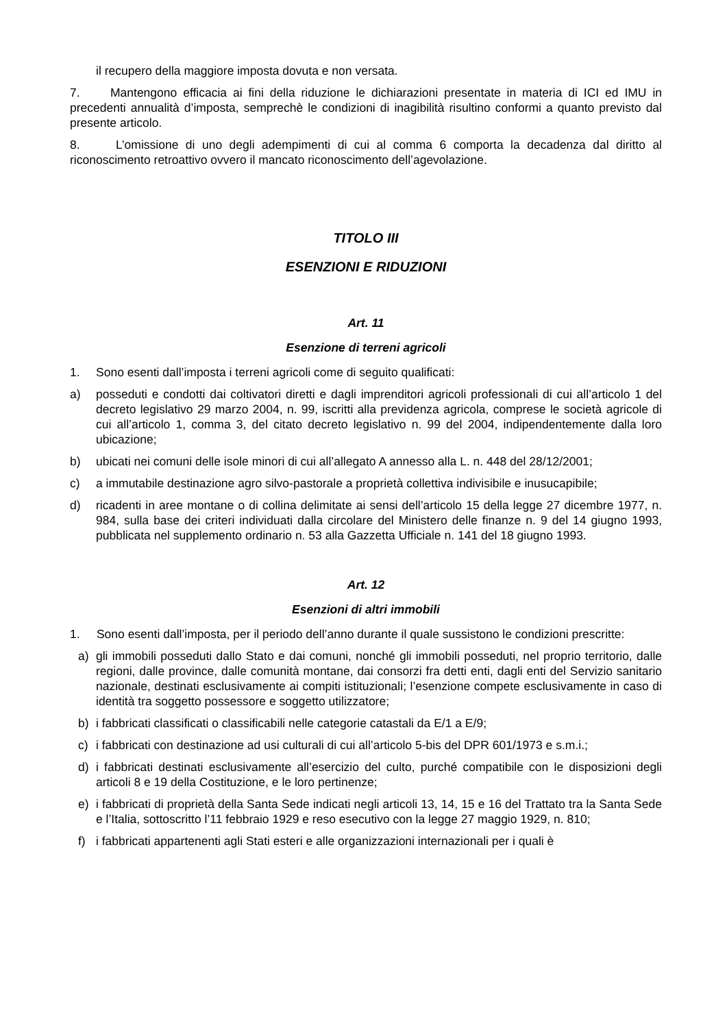il recupero della maggiore imposta dovuta e non versata.
7. Mantengono efficacia ai fini della riduzione le dichiarazioni presentate in materia di ICI ed IMU in precedenti annualità d’imposta, semprechè le condizioni di inagibilità risultino conformi a quanto previsto dal presente articolo.
8. L’omissione di uno degli adempimenti di cui al comma 6 comporta la decadenza dal diritto al riconoscimento retroattivo ovvero il mancato riconoscimento dell’agevolazione.
TITOLO III
ESENZIONI E RIDUZIONI
Art. 11
Esenzione di terreni agricoli
1. Sono esenti dall’imposta i terreni agricoli come di seguito qualificati:
a) posseduti e condotti dai coltivatori diretti e dagli imprenditori agricoli professionali di cui all’articolo 1 del decreto legislativo 29 marzo 2004, n. 99, iscritti alla previdenza agricola, comprese le società agricole di cui all’articolo 1, comma 3, del citato decreto legislativo n. 99 del 2004, indipendentemente dalla loro ubicazione;
b) ubicati nei comuni delle isole minori di cui all’allegato A annesso alla L. n. 448 del 28/12/2001;
c) a immutabile destinazione agro silvo-pastorale a proprietà collettiva indivisibile e inusucapibile;
d) ricadenti in aree montane o di collina delimitate ai sensi dell’articolo 15 della legge 27 dicembre 1977, n. 984, sulla base dei criteri individuati dalla circolare del Ministero delle finanze n. 9 del 14 giugno 1993, pubblicata nel supplemento ordinario n. 53 alla Gazzetta Ufficiale n. 141 del 18 giugno 1993.
Art. 12
Esenzioni di altri immobili
1. Sono esenti dall’imposta, per il periodo dell’anno durante il quale sussistono le condizioni prescritte:
a) gli immobili posseduti dallo Stato e dai comuni, nonché gli immobili posseduti, nel proprio territorio, dalle regioni, dalle province, dalle comunità montane, dai consorzi fra detti enti, dagli enti del Servizio sanitario nazionale, destinati esclusivamente ai compiti istituzionali; l’esenzione compete esclusivamente in caso di identità tra soggetto possessore e soggetto utilizzatore;
b) i fabbricati classificati o classificabili nelle categorie catastali da E/1 a E/9;
c) i fabbricati con destinazione ad usi culturali di cui all’articolo 5-bis del DPR 601/1973 e s.m.i.;
d) i fabbricati destinati esclusivamente all’esercizio del culto, purché compatibile con le disposizioni degli articoli 8 e 19 della Costituzione, e le loro pertinenze;
e) i fabbricati di proprietà della Santa Sede indicati negli articoli 13, 14, 15 e 16 del Trattato tra la Santa Sede e l’Italia, sottoscritto l’11 febbraio 1929 e reso esecutivo con la legge 27 maggio 1929, n. 810;
f) i fabbricati appartenenti agli Stati esteri e alle organizzazioni internazionali per i quali è